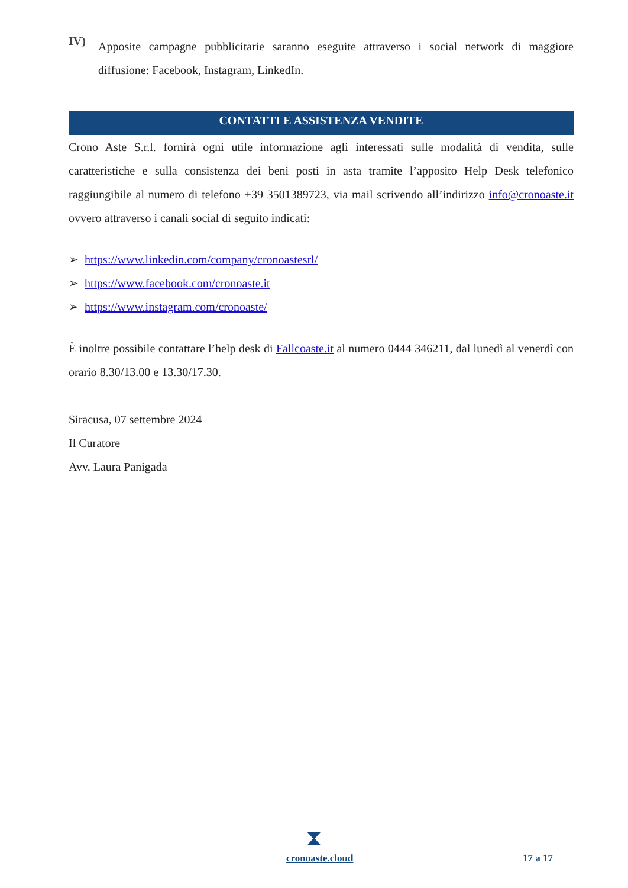IV)
Apposite campagne pubblicitarie saranno eseguite attraverso i social network di maggiore diffusione: Facebook, Instagram, LinkedIn.
CONTATTI E ASSISTENZA VENDITE
Crono Aste S.r.l. fornirà ogni utile informazione agli interessati sulle modalità di vendita, sulle caratteristiche e sulla consistenza dei beni posti in asta tramite l’apposito Help Desk telefonico raggiungibile al numero di telefono +39 3501389723, via mail scrivendo all’indirizzo info@cronoaste.it ovvero attraverso i canali social di seguito indicati:
➢ https://www.linkedin.com/company/cronoastesrl/
➢ https://www.facebook.com/cronoaste.it
➢ https://www.instagram.com/cronoaste/
È inoltre possibile contattare l’help desk di Fallcoaste.it al numero 0444 346211, dal lunedì al venerdì con orario 8.30/13.00 e 13.30/17.30.
Siracusa, 07 settembre 2024
Il Curatore
Avv. Laura Panigada
⧗
cronoaste.cloud 17 a 17